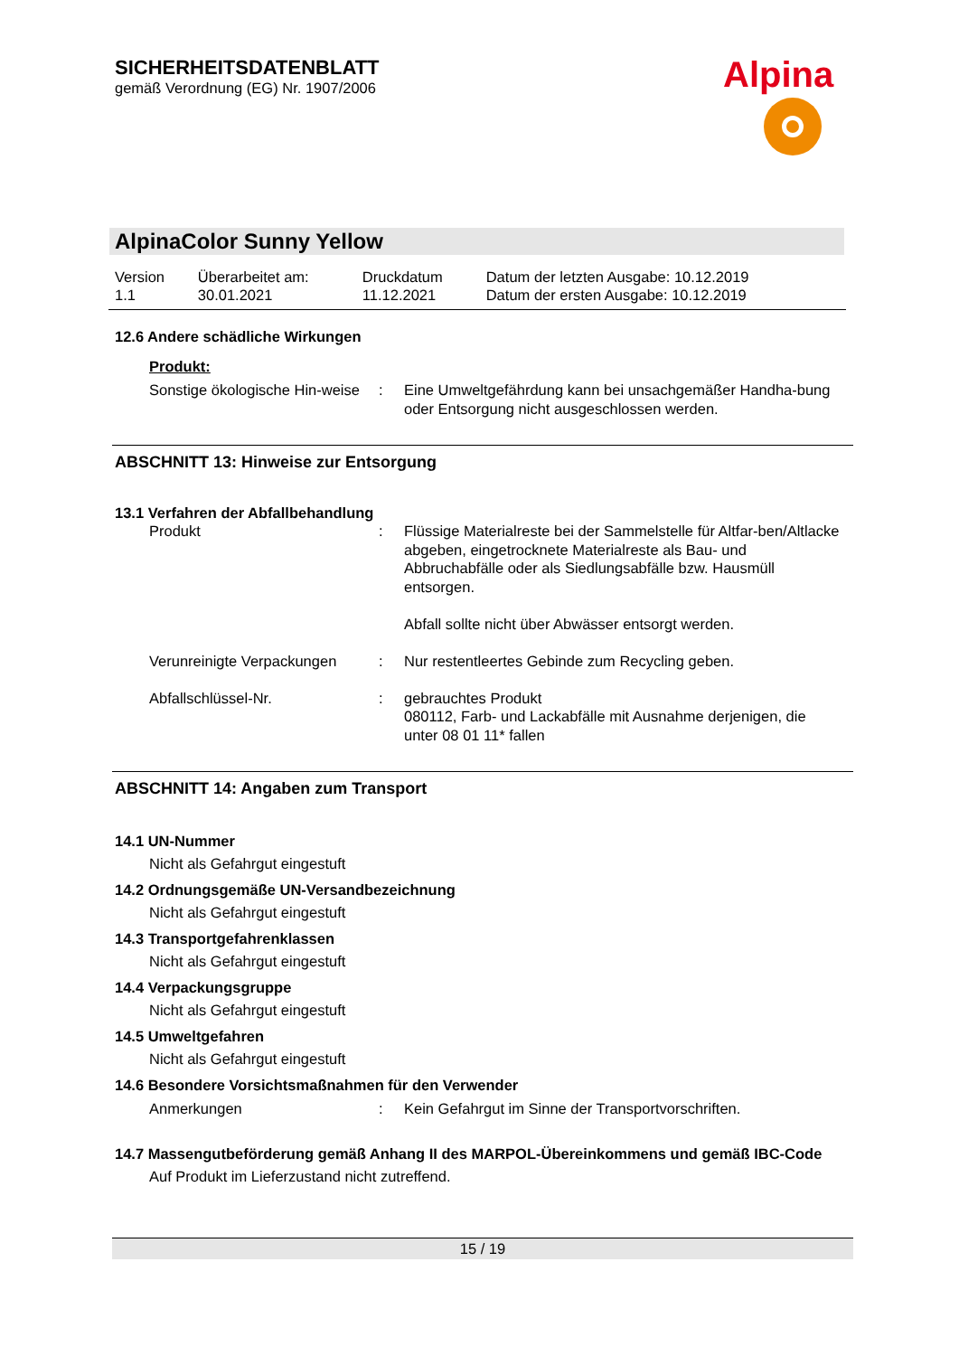SICHERHEITSDATENBLATT
gemäß Verordnung (EG) Nr. 1907/2006
Alpina
AlpinaColor Sunny Yellow
| Version 1.1 | Überarbeitet am: 30.01.2021 | Druckdatum 11.12.2021 | Datum der letzten Ausgabe: 10.12.2019 Datum der ersten Ausgabe: 10.12.2019 |
12.6 Andere schädliche Wirkungen
Produkt:
| Sonstige ökologische Hin-weise | : | Eine Umweltgefährdung kann bei unsachgemäßer Handha-bung oder Entsorgung nicht ausgeschlossen werden. |
ABSCHNITT 13: Hinweise zur Entsorgung
13.1 Verfahren der Abfallbehandlung
| Produkt | : | Flüssige Materialreste bei der Sammelstelle für Altfar-ben/Altlacke abgeben, eingetrocknete Materialreste als Bau- und Abbruchabfälle oder als Siedlungsabfälle bzw. Hausmüll entsorgen. Abfall sollte nicht über Abwässer entsorgt werden. |
| Verunreinigte Verpackungen | : | Nur restentleertes Gebinde zum Recycling geben. |
| Abfallschlüssel-Nr. | : | gebrauchtes Produkt 080112, Farb- und Lackabfälle mit Ausnahme derjenigen, die unter 08 01 11* fallen |
ABSCHNITT 14: Angaben zum Transport
14.1 UN-Nummer
Nicht als Gefahrgut eingestuft
14.2 Ordnungsgemäße UN-Versandbezeichnung
Nicht als Gefahrgut eingestuft
14.3 Transportgefahrenklassen
Nicht als Gefahrgut eingestuft
14.4 Verpackungsgruppe
Nicht als Gefahrgut eingestuft
14.5 Umweltgefahren
Nicht als Gefahrgut eingestuft
14.6 Besondere Vorsichtsmaßnahmen für den Verwender
| Anmerkungen | : | Kein Gefahrgut im Sinne der Transportvorschriften. |
14.7 Massengutbeförderung gemäß Anhang II des MARPOL-Übereinkommens und gemäß IBC-Code
Auf Produkt im Lieferzustand nicht zutreffend.
15 / 19